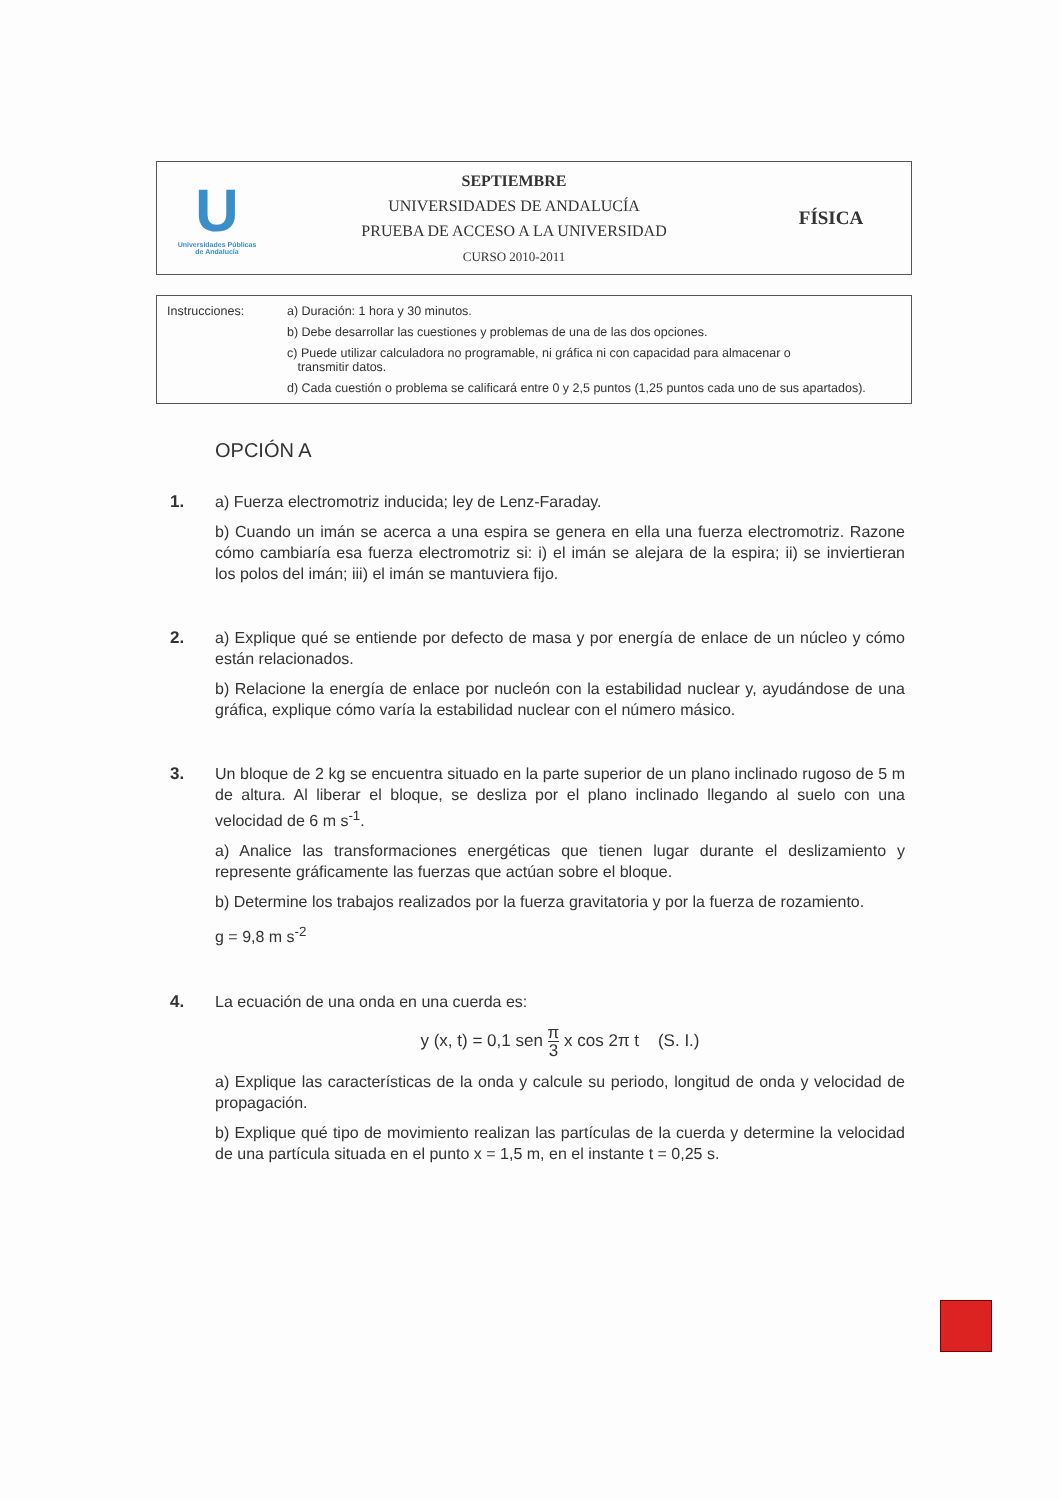U
Universidades Públicas
de Andalucía
SEPTIEMBRE
UNIVERSIDADES DE ANDALUCÍA
PRUEBA DE ACCESO A LA UNIVERSIDAD
CURSO 2010-2011
FÍSICA
Instrucciones: a) Duración: 1 hora y 30 minutos.
b) Debe desarrollar las cuestiones y problemas de una de las dos opciones.
c) Puede utilizar calculadora no programable, ni gráfica ni con capacidad para almacenar o
transmitir datos.
d) Cada cuestión o problema se calificará entre 0 y 2,5 puntos (1,25 puntos cada uno de sus apartados).
OPCIÓN A
1. a) Fuerza electromotriz inducida; ley de Lenz-Faraday.
b) Cuando un imán se acerca a una espira se genera en ella una fuerza electromotriz. Razone cómo cambiaría esa fuerza electromotriz si: i) el imán se alejara de la espira; ii) se inviertieran los polos del imán; iii) el imán se mantuviera fijo.
2. a) Explique qué se entiende por defecto de masa y por energía de enlace de un núcleo y cómo están relacionados.
b) Relacione la energía de enlace por nucleón con la estabilidad nuclear y, ayudándose de una gráfica, explique cómo varía la estabilidad nuclear con el número másico.
3. Un bloque de 2 kg se encuentra situado en la parte superior de un plano inclinado rugoso de 5 m de altura. Al liberar el bloque, se desliza por el plano inclinado llegando al suelo con una velocidad de 6 m s<sup>-1</sup>.
a) Analice las transformaciones energéticas que tienen lugar durante el deslizamiento y represente gráficamente las fuerzas que actúan sobre el bloque.
b) Determine los trabajos realizados por la fuerza gravitatoria y por la fuerza de rozamiento.
g = 9,8 m s<sup>-2</sup>
4. La ecuación de una onda en una cuerda es:
y (x, t) = 0,1 sen π 3 x cos 2π t (S. I.)
a) Explique las características de la onda y calcule su periodo, longitud de onda y velocidad de propagación.
b) Explique qué tipo de movimiento realizan las partículas de la cuerda y determine la velocidad de una partícula situada en el punto x = 1,5 m, en el instante t = 0,25 s.